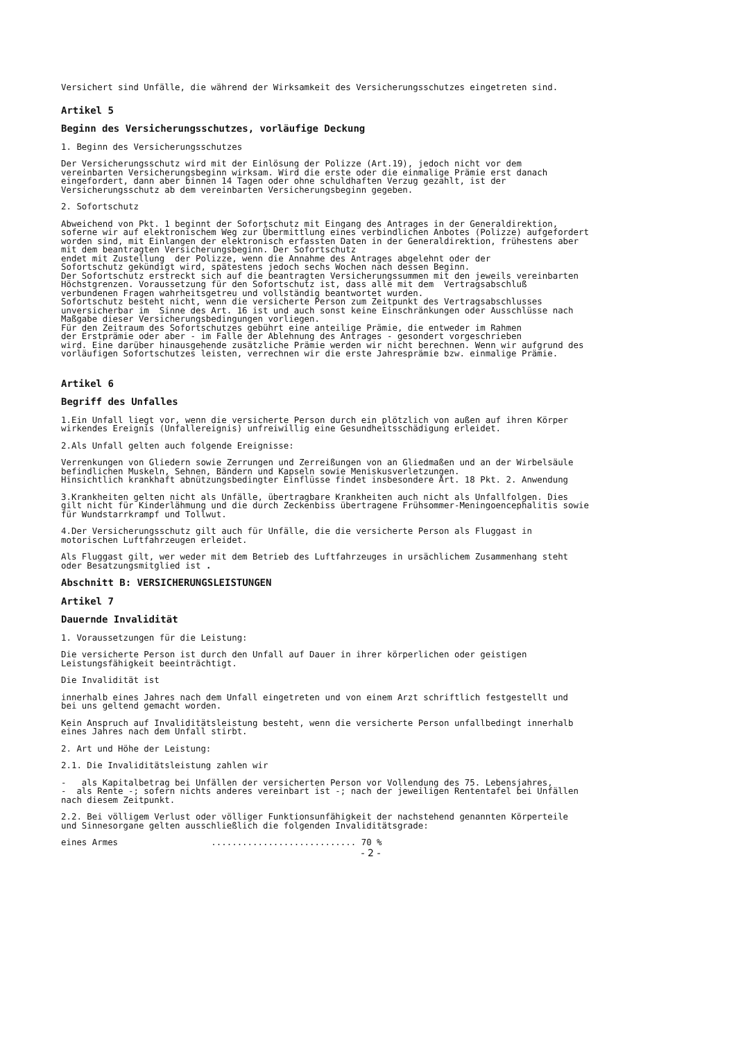Versichert sind Unfälle, die während der Wirksamkeit des Versicherungsschutzes eingetreten sind.
Artikel 5
Beginn des Versicherungsschutzes, vorläufige Deckung
1. Beginn des Versicherungsschutzes
Der Versicherungsschutz wird mit der Einlösung der Polizze (Art.19), jedoch nicht vor dem vereinbarten Versicherungsbeginn wirksam. Wird die erste oder die einmalige Prämie erst danach eingefordert, dann aber binnen 14 Tagen oder ohne schuldhaften Verzug gezahlt, ist der Versicherungsschutz ab dem vereinbarten Versicherungsbeginn gegeben.
2. Sofortschutz
Abweichend von Pkt. 1 beginnt der Sofortschutz mit Eingang des Antrages in der Generaldirektion, soferne wir auf elektronischem Weg zur Übermittlung eines verbindlichen Anbotes (Polizze) aufgefordert worden sind, mit Einlangen der elektronisch erfassten Daten in der Generaldirektion, frühestens aber mit dem beantragten Versicherungsbeginn. Der Sofortschutz endet mit Zustellung der Polizze, wenn die Annahme des Antrages abgelehnt oder der Sofortschutz gekündigt wird, spätestens jedoch sechs Wochen nach dessen Beginn. Der Sofortschutz erstreckt sich auf die beantragten Versicherungssummen mit den jeweils vereinbarten Höchstgrenzen. Voraussetzung für den Sofortschutz ist, dass alle mit dem Vertragsabschluß verbundenen Fragen wahrheitsgetreu und vollständig beantwortet wurden. Sofortschutz besteht nicht, wenn die versicherte Person zum Zeitpunkt des Vertragsabschlusses unversicherbar im Sinne des Art. 16 ist und auch sonst keine Einschränkungen oder Ausschlüsse nach Maßgabe dieser Versicherungsbedingungen vorliegen. Für den Zeitraum des Sofortschutzes gebührt eine anteilige Prämie, die entweder im Rahmen der Erstprämie oder aber - im Falle der Ablehnung des Antrages - gesondert vorgeschrieben wird. Eine darüber hinausgehende zusätzliche Prämie werden wir nicht berechnen. Wenn wir aufgrund des vorläufigen Sofortschutzes leisten, verrechnen wir die erste Jahresprämie bzw. einmalige Prämie.
Artikel 6
Begriff des Unfalles
1.Ein Unfall liegt vor, wenn die versicherte Person durch ein plötzlich von außen auf ihren Körper wirkendes Ereignis (Unfallereignis) unfreiwillig eine Gesundheitsschädigung erleidet.
2.Als Unfall gelten auch folgende Ereignisse:
Verrenkungen von Gliedern sowie Zerrungen und Zerreißungen von an Gliedmaßen und an der Wirbelsäule befindlichen Muskeln, Sehnen, Bändern und Kapseln sowie Meniskusverletzungen. Hinsichtlich krankhaft abnützungsbedingter Einflüsse findet insbesondere Art. 18 Pkt. 2. Anwendung
3.Krankheiten gelten nicht als Unfälle, übertragbare Krankheiten auch nicht als Unfallfolgen. Dies gilt nicht für Kinderlähmung und die durch Zeckenbiss übertragene Frühsommer-Meningoencephalitis sowie für Wundstarrkrampf und Tollwut.
4.Der Versicherungsschutz gilt auch für Unfälle, die die versicherte Person als Fluggast in motorischen Luftfahrzeugen erleidet.
Als Fluggast gilt, wer weder mit dem Betrieb des Luftfahrzeuges in ursächlichem Zusammenhang steht oder Besatzungsmitglied ist .
Abschnitt B: VERSICHERUNGSLEISTUNGEN
Artikel 7
Dauernde Invalidität
1. Voraussetzungen für die Leistung:
Die versicherte Person ist durch den Unfall auf Dauer in ihrer körperlichen oder geistigen Leistungsfähigkeit beeinträchtigt.
Die Invalidität ist
innerhalb eines Jahres nach dem Unfall eingetreten und von einem Arzt schriftlich festgestellt und bei uns geltend gemacht worden.
Kein Anspruch auf Invaliditätsleistung besteht, wenn die versicherte Person unfallbedingt innerhalb eines Jahres nach dem Unfall stirbt.
2. Art und Höhe der Leistung:
2.1. Die Invaliditätsleistung zahlen wir
- als Kapitalbetrag bei Unfällen der versicherten Person vor Vollendung des 75. Lebensjahres, - als Rente -; sofern nichts anderes vereinbart ist -; nach der jeweiligen Rententafel bei Unfällen nach diesem Zeitpunkt.
2.2. Bei völligem Verlust oder völliger Funktionsunfähigkeit der nachstehend genannten Körperteile und Sinnesorgane gelten ausschließlich die folgenden Invaliditätsgrade:
eines Armes ............................ 70 %
- 2 -